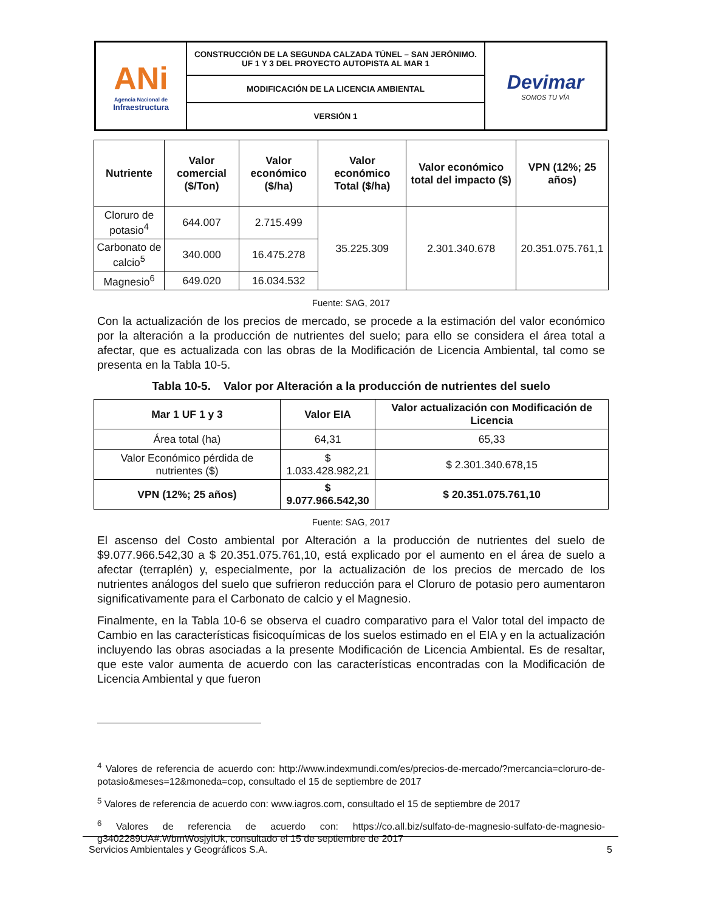| ANi Agencia Nacional de Infraestructura | CONSTRUCCIÓN DE LA SEGUNDA CALZADA TÚNEL – SAN JERÓNIMO. UF 1 Y 3 DEL PROYECTO AUTOPISTA AL MAR 1 | Devimar SOMOS TU VÍA |
| | MODIFICACIÓN DE LA LICENCIA AMBIENTAL | |
| | VERSIÓN 1 | |
| Nutriente | Valor comercial ($/Ton) | Valor económico ($/ha) | Valor económico Total ($/ha) | Valor económico total del impacto ($) | VPN (12%; 25 años) |
| --- | --- | --- | --- | --- | --- |
| Cloruro de potasio<sup>4</sup> | 644.007 | 2.715.499 | 35.225.309 | 2.301.340.678 | 20.351.075.761,1 |
| Carbonato de calcio<sup>5</sup> | 340.000 | 16.475.278 | | | |
| Magnesio<sup>6</sup> | 649.020 | 16.034.532 | | | |
Fuente: SAG, 2017
Con la actualización de los precios de mercado, se procede a la estimación del valor económico por la alteración a la producción de nutrientes del suelo; para ello se considera el área total a afectar, que es actualizada con las obras de la Modificación de Licencia Ambiental, tal como se presenta en la Tabla 10-5.
Tabla 10-5. Valor por Alteración a la producción de nutrientes del suelo
| Mar 1 UF 1 y 3 | Valor EIA | Valor actualización con Modificación de Licencia |
| --- | --- | --- |
| Área total (ha) | 64,31 | 65,33 |
| Valor Económico pérdida de nutrientes ($) | $ 1.033.428.982,21 | $ 2.301.340.678,15 |
| VPN (12%; 25 años) | $ 9.077.966.542,30 | $ 20.351.075.761,10 |
Fuente: SAG, 2017
El ascenso del Costo ambiental por Alteración a la producción de nutrientes del suelo de $9.077.966.542,30 a $ 20.351.075.761,10, está explicado por el aumento en el área de suelo a afectar (terraplén) y, especialmente, por la actualización de los precios de mercado de los nutrientes análogos del suelo que sufrieron reducción para el Cloruro de potasio pero aumentaron significativamente para el Carbonato de calcio y el Magnesio.
Finalmente, en la Tabla 10-6 se observa el cuadro comparativo para el Valor total del impacto de Cambio en las características fisicoquímicas de los suelos estimado en el EIA y en la actualización incluyendo las obras asociadas a la presente Modificación de Licencia Ambiental. Es de resaltar, que este valor aumenta de acuerdo con las características encontradas con la Modificación de Licencia Ambiental y que fueron
<sup>4</sup> Valores de referencia de acuerdo con: http://www.indexmundi.com/es/precios-de-mercado/?mercancia=cloruro-de-potasio&meses=12&moneda=cop, consultado el 15 de septiembre de 2017
<sup>5</sup> Valores de referencia de acuerdo con: www.iagros.com, consultado el 15 de septiembre de 2017
<sup>6</sup> Valores de referencia de acuerdo con: https://co.all.biz/sulfato-de-magnesio-sulfato-de-magnesio-g3402289UA#.WbmWosjyiUk, consultado el 15 de septiembre de 2017
Servicios Ambientales y Geográficos S.A. 5